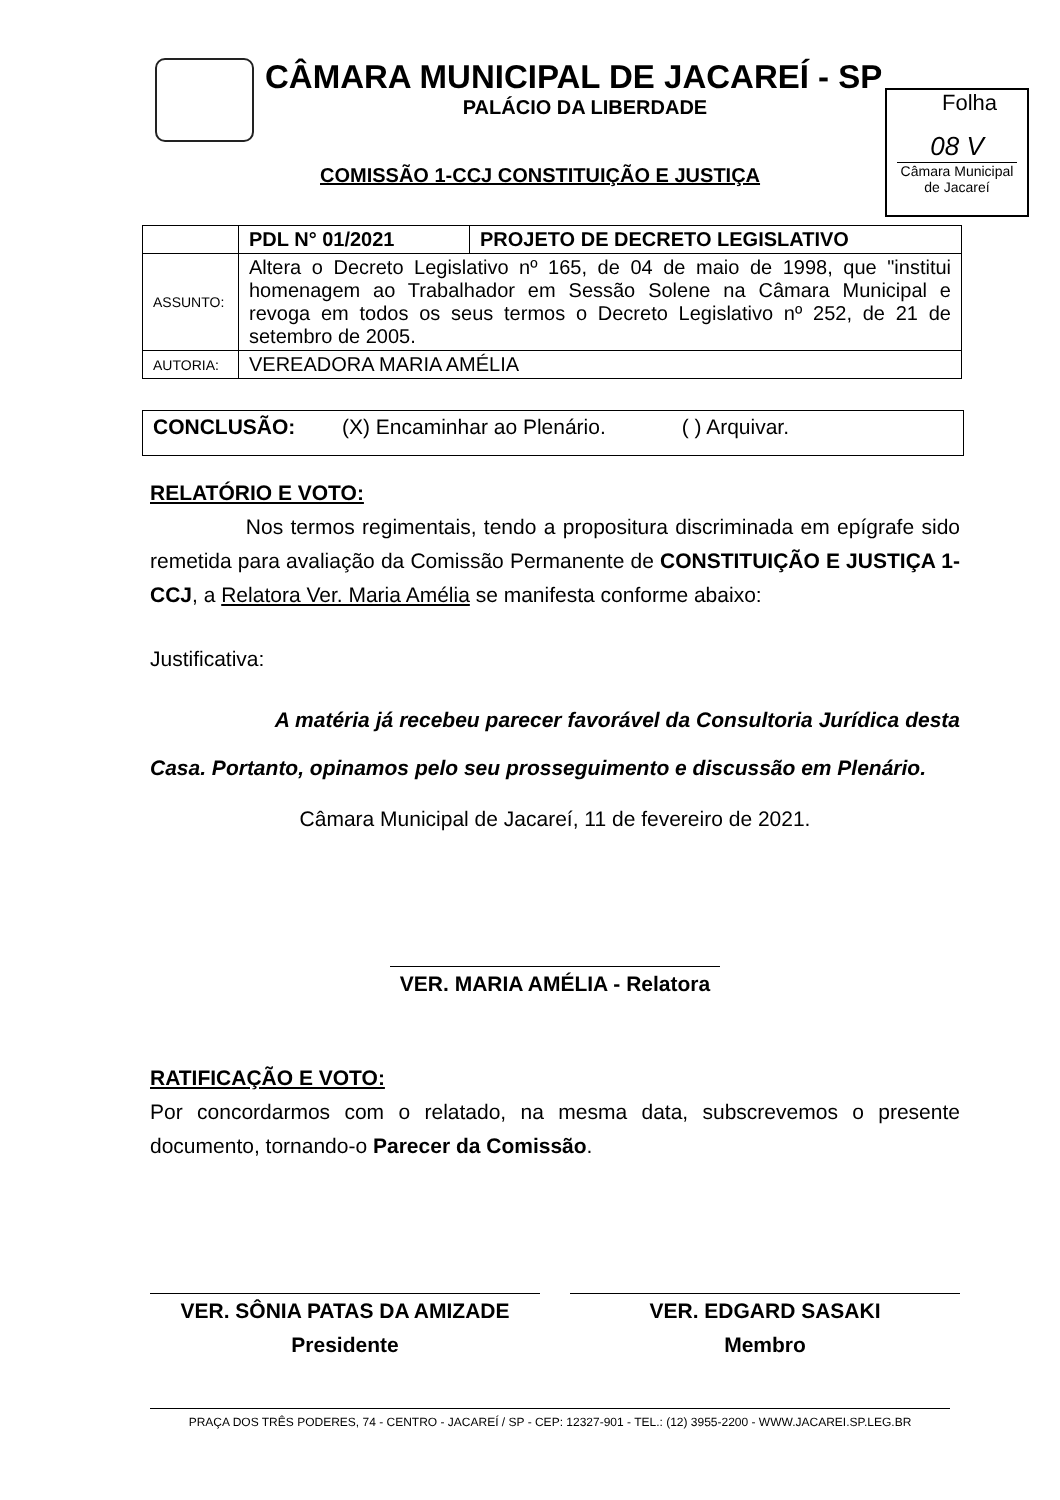CÂMARA MUNICIPAL DE JACAREÍ - SP
PALÁCIO DA LIBERDADE
Folha
08 V
Câmara Municipal
de Jacareí
COMISSÃO 1-CCJ CONSTITUIÇÃO E JUSTIÇA
| | PDL N° 01/2021 | PROJETO DE DECRETO LEGISLATIVO |
| ASSUNTO: | Altera o Decreto Legislativo nº 165, de 04 de maio de 1998, que "institui homenagem ao Trabalhador em Sessão Solene na Câmara Municipal e revoga em todos os seus termos o Decreto Legislativo nº 252, de 21 de setembro de 2005. | |
| AUTORIA: | VEREADORA MARIA AMÉLIA | |
CONCLUSÃO: (X) Encaminhar ao Plenário. ( ) Arquivar.
RELATÓRIO E VOTO:
Nos termos regimentais, tendo a propositura discriminada em epígrafe sido remetida para avaliação da Comissão Permanente de CONSTITUIÇÃO E JUSTIÇA 1-CCJ, a Relatora Ver. Maria Amélia se manifesta conforme abaixo:
Justificativa:
A matéria já recebeu parecer favorável da Consultoria Jurídica desta Casa. Portanto, opinamos pelo seu prosseguimento e discussão em Plenário.
Câmara Municipal de Jacareí, 11 de fevereiro de 2021.
VER. MARIA AMÉLIA - Relatora
RATIFICAÇÃO E VOTO:
Por concordarmos com o relatado, na mesma data, subscrevemos o presente documento, tornando-o Parecer da Comissão.
VER. SÔNIA PATAS DA AMIZADE
Presidente
VER. EDGARD SASAKI
Membro
PRAÇA DOS TRÊS PODERES, 74 - CENTRO - JACAREÍ / SP - CEP: 12327-901 - TEL.: (12) 3955-2200 - WWW.JACAREI.SP.LEG.BR